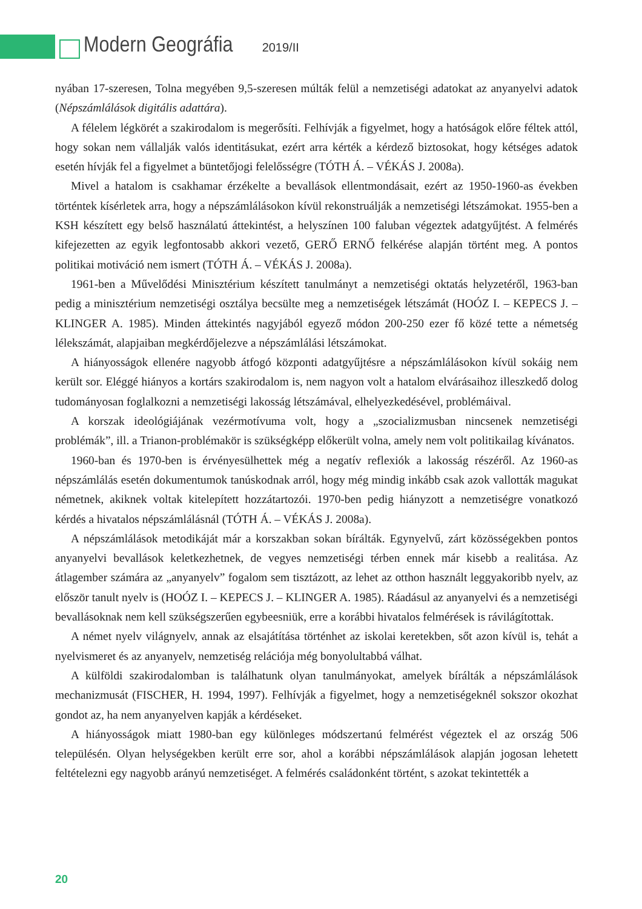Modern Geográfia 2019/II
nyában 17-szeresen, Tolna megyében 9,5-szeresen múlták felül a nemzetiségi adatokat az anyanyelvi adatok (Népszámlálások digitális adattára).
A félelem légkörét a szakirodalom is megerősíti. Felhívják a figyelmet, hogy a hatóságok előre féltek attól, hogy sokan nem vállalják valós identitásukat, ezért arra kérték a kérdező biztosokat, hogy kétséges adatok esetén hívják fel a figyelmet a büntetőjogi felelősségre (TÓTH Á. – VÉKÁS J. 2008a).
Mivel a hatalom is csakhamar érzékelte a bevallások ellentmondásait, ezért az 1950-1960-as években történtek kísérletek arra, hogy a népszámlálásokon kívül rekonstruálják a nemzetiségi létszámokat. 1955-ben a KSH készített egy belső használatú áttekintést, a helyszínen 100 faluban végeztek adatgyűjtést. A felmérés kifejezetten az egyik legfontosabb akkori vezető, GERŐ ERNŐ felkérése alapján történt meg. A pontos politikai motiváció nem ismert (TÓTH Á. – VÉKÁS J. 2008a).
1961-ben a Művelődési Minisztérium készített tanulmányt a nemzetiségi oktatás helyzetéről, 1963-ban pedig a minisztérium nemzetiségi osztálya becsülte meg a nemzetiségek létszámát (HOÓZ I. – KEPECS J. – KLINGER A. 1985). Minden áttekintés nagyjából egyező módon 200-250 ezer fő közé tette a németség lélekszámát, alapjaiban megkérdőjelezve a népszámlálási létszámokat.
A hiányosságok ellenére nagyobb átfogó központi adatgyűjtésre a népszámlálásokon kívül sokáig nem került sor. Eléggé hiányos a kortárs szakirodalom is, nem nagyon volt a hatalom elvárásaihoz illeszkedő dolog tudományosan foglalkozni a nemzetiségi lakosság létszámával, elhelyezkedésével, problémáival.
A korszak ideológiájának vezérmotívuma volt, hogy a „szocializmusban nincsenek nemzetiségi problémák”, ill. a Trianon-problémakör is szükségképp előkerült volna, amely nem volt politikailag kívánatos.
1960-ban és 1970-ben is érvényesülhettek még a negatív reflexiók a lakosság részéről. Az 1960-as népszámlálás esetén dokumentumok tanúskodnak arról, hogy még mindig inkább csak azok vallották magukat németnek, akiknek voltak kitelepített hozzátartozói. 1970-ben pedig hiányzott a nemzetiségre vonatkozó kérdés a hivatalos népszámlálásnál (TÓTH Á. – VÉKÁS J. 2008a).
A népszámlálások metodikáját már a korszakban sokan bírálták. Egynyelvű, zárt közösségekben pontos anyanyelvi bevallások keletkezhetnek, de vegyes nemzetiségi térben ennek már kisebb a realitása. Az átlagember számára az „anyanyelv” fogalom sem tisztázott, az lehet az otthon használt leggyakoribb nyelv, az először tanult nyelv is (HOÓZ I. – KEPECS J. – KLINGER A. 1985). Ráadásul az anyanyelvi és a nemzetiségi bevallásoknak nem kell szükségszerűen egybeesniük, erre a korábbi hivatalos felmérések is rávilágítottak.
A német nyelv világnyelv, annak az elsajátítása történhet az iskolai keretekben, sőt azon kívül is, tehát a nyelvismeret és az anyanyelv, nemzetiség relációja még bonyolultabbá válhat.
A külföldi szakirodalomban is találhatunk olyan tanulmányokat, amelyek bírálták a népszámlálások mechanizmusát (FISCHER, H. 1994, 1997). Felhívják a figyelmet, hogy a nemzetiségeknél sokszor okozhat gondot az, ha nem anyanyelven kapják a kérdéseket.
A hiányosságok miatt 1980-ban egy különleges módszertanú felmérést végeztek el az ország 506 településén. Olyan helységekben került erre sor, ahol a korábbi népszámlálások alapján jogosan lehetett feltételezni egy nagyobb arányú nemzetiséget. A felmérés családonként történt, s azokat tekintették a
20